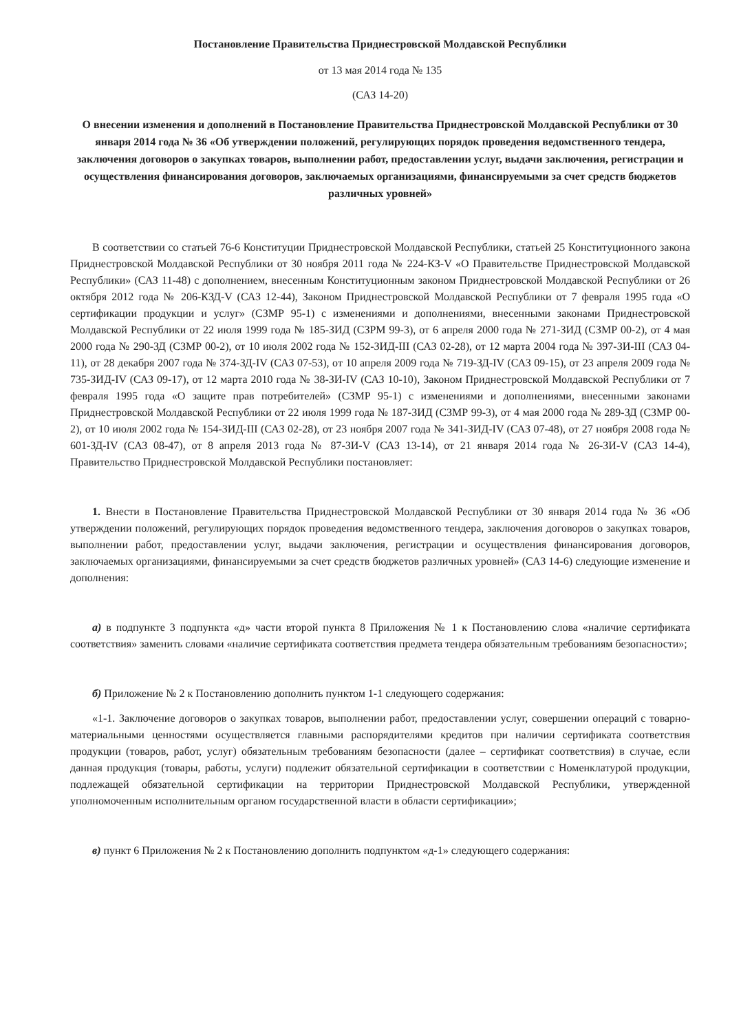Постановление Правительства Приднестровской Молдавской Республики
от 13 мая 2014 года № 135
(САЗ 14-20)
О внесении изменения и дополнений в Постановление Правительства Приднестровской Молдавской Республики от 30 января 2014 года № 36 «Об утверждении положений, регулирующих порядок проведения ведомственного тендера, заключения договоров о закупках товаров, выполнении работ, предоставлении услуг, выдачи заключения, регистрации и осуществления финансирования договоров, заключаемых организациями, финансируемыми за счет средств бюджетов различных уровней»
В соответствии со статьей 76-6 Конституции Приднестровской Молдавской Республики, статьей 25 Конституционного закона Приднестровской Молдавской Республики от 30 ноября 2011 года № 224-КЗ-V «О Правительстве Приднестровской Молдавской Республики» (САЗ 11-48) с дополнением, внесенным Конституционным законом Приднестровской Молдавской Республики от 26 октября 2012 года № 206-КЗД-V (САЗ 12-44), Законом Приднестровской Молдавской Республики от 7 февраля 1995 года «О сертификации продукции и услуг» (СЗМР 95-1) с изменениями и дополнениями, внесенными законами Приднестровской Молдавской Республики от 22 июля 1999 года № 185-ЗИД (СЗРМ 99-3), от 6 апреля 2000 года № 271-ЗИД (СЗМР 00-2), от 4 мая 2000 года № 290-ЗД (СЗМР 00-2), от 10 июля 2002 года № 152-ЗИД-III (САЗ 02-28), от 12 марта 2004 года № 397-ЗИ-III (САЗ 04-11), от 28 декабря 2007 года № 374-ЗД-IV (САЗ 07-53), от 10 апреля 2009 года № 719-ЗД-IV (САЗ 09-15), от 23 апреля 2009 года № 735-ЗИД-IV (САЗ 09-17), от 12 марта 2010 года № 38-ЗИ-IV (САЗ 10-10), Законом Приднестровской Молдавской Республики от 7 февраля 1995 года «О защите прав потребителей» (СЗМР 95-1) с изменениями и дополнениями, внесенными законами Приднестровской Молдавской Республики от 22 июля 1999 года № 187-ЗИД (СЗМР 99-3), от 4 мая 2000 года № 289-ЗД (СЗМР 00-2), от 10 июля 2002 года № 154-ЗИД-III (САЗ 02-28), от 23 ноября 2007 года № 341-ЗИД-IV (САЗ 07-48), от 27 ноября 2008 года № 601-ЗД-IV (САЗ 08-47), от 8 апреля 2013 года № 87-ЗИ-V (САЗ 13-14), от 21 января 2014 года № 26-ЗИ-V (САЗ 14-4), Правительство Приднестровской Молдавской Республики постановляет:
1. Внести в Постановление Правительства Приднестровской Молдавской Республики от 30 января 2014 года № 36 «Об утверждении положений, регулирующих порядок проведения ведомственного тендера, заключения договоров о закупках товаров, выполнении работ, предоставлении услуг, выдачи заключения, регистрации и осуществления финансирования договоров, заключаемых организациями, финансируемыми за счет средств бюджетов различных уровней» (САЗ 14-6) следующие изменение и дополнения:
а) в подпункте 3 подпункта «д» части второй пункта 8 Приложения № 1 к Постановлению слова «наличие сертификата соответствия» заменить словами «наличие сертификата соответствия предмета тендера обязательным требованиям безопасности»;
б) Приложение № 2 к Постановлению дополнить пунктом 1-1 следующего содержания:
«1-1. Заключение договоров о закупках товаров, выполнении работ, предоставлении услуг, совершении операций с товарно-материальными ценностями осуществляется главными распорядителями кредитов при наличии сертификата соответствия продукции (товаров, работ, услуг) обязательным требованиям безопасности (далее – сертификат соответствия) в случае, если данная продукция (товары, работы, услуги) подлежит обязательной сертификации в соответствии с Номенклатурой продукции, подлежащей обязательной сертификации на территории Приднестровской Молдавской Республики, утвержденной уполномоченным исполнительным органом государственной власти в области сертификации»;
в) пункт 6 Приложения № 2 к Постановлению дополнить подпунктом «д-1» следующего содержания: